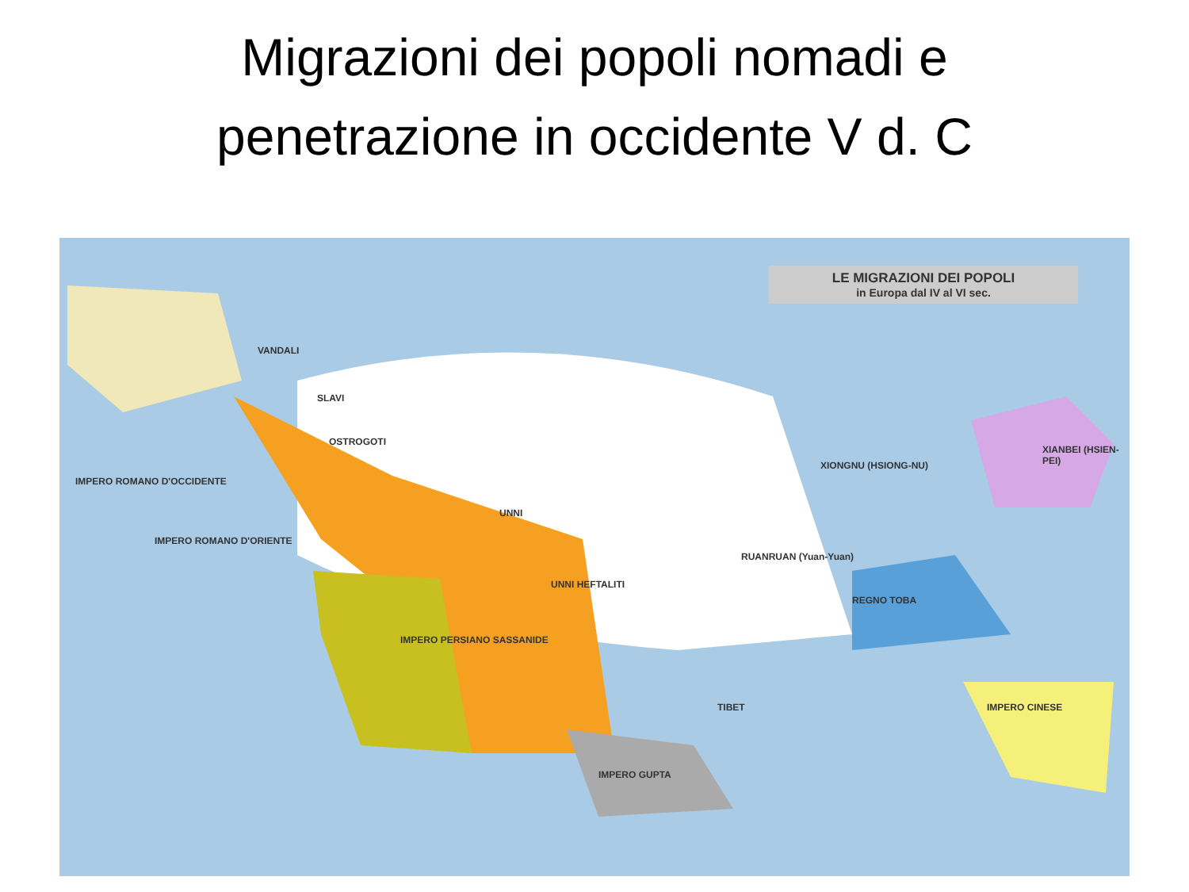Migrazioni dei popoli nomadi e
penetrazione in occidente V d. C
LE MIGRAZIONI DEI POPOLI
in Europa dal IV al VI sec.
UNNI
OSTROGOTI
UNNI HEFTALITI
XIONGNU (HSIONG-NU)
XIANBEI (HSIEN-PEI)
RUANRUAN (Yuan-Yuan)
REGNO TOBA
IMPERO PERSIANO SASSANIDE
IMPERO CINESE
IMPERO ROMANO D'ORIENTE
IMPERO ROMANO D'OCCIDENTE
IMPERO GUPTA
SLAVI
VANDALI
TIBET